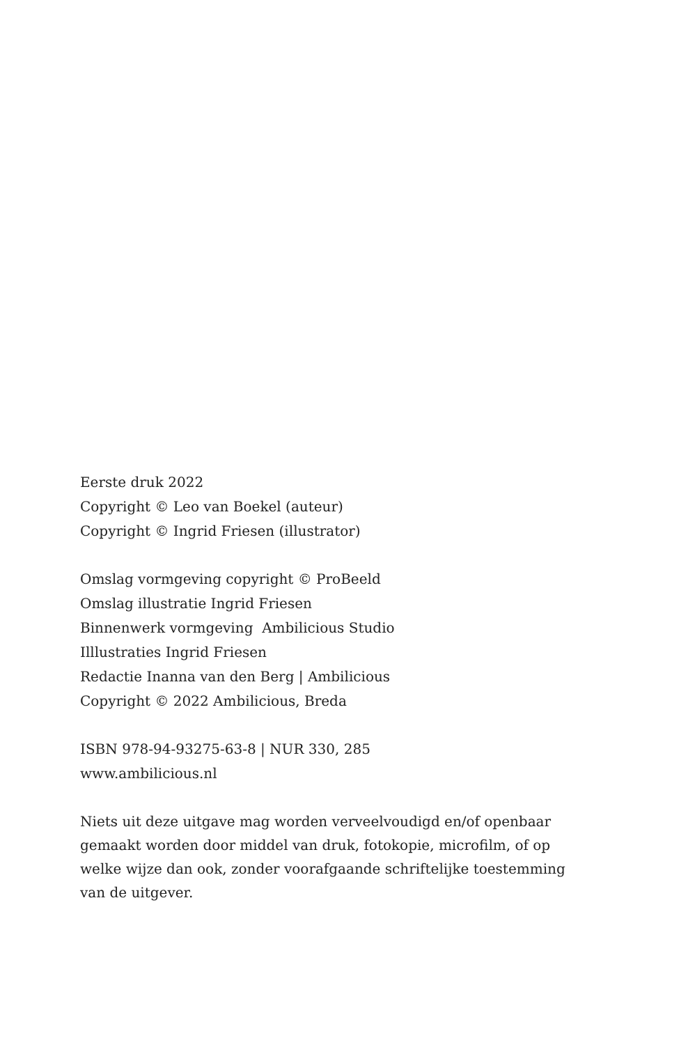Eerste druk 2022
Copyright © Leo van Boekel (auteur)
Copyright © Ingrid Friesen (illustrator)
Omslag vormgeving copyright © ProBeeld
Omslag illustratie Ingrid Friesen
Binnenwerk vormgeving Ambilicious Studio
Illlustraties Ingrid Friesen
Redactie Inanna van den Berg | Ambilicious
Copyright © 2022 Ambilicious, Breda
ISBN 978-94-93275-63-8 | NUR 330, 285
www.ambilicious.nl
Niets uit deze uitgave mag worden verveelvoudigd en/of openbaar gemaakt worden door middel van druk, fotokopie, microfilm, of op welke wijze dan ook, zonder voorafgaande schriftelijke toestemming van de uitgever.